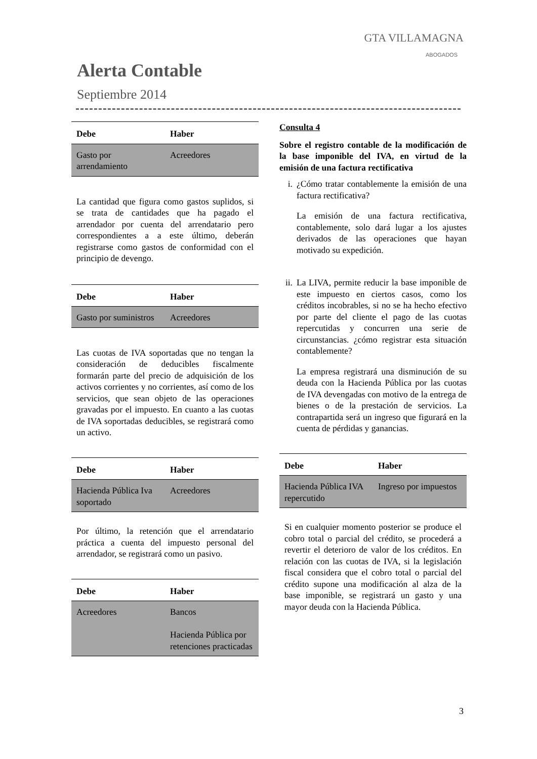GTA VILLAMAGNA
ABOGADOS
Alerta Contable
Septiembre 2014
| Debe | Haber |
| --- | --- |
| Gasto por arrendamiento | Acreedores |
La cantidad que figura como gastos suplidos, si se trata de cantidades que ha pagado el arrendador por cuenta del arrendatario pero correspondientes a a este último, deberán registrarse como gastos de conformidad con el principio de devengo.
| Debe | Haber |
| --- | --- |
| Gasto por suministros | Acreedores |
Las cuotas de IVA soportadas que no tengan la consideración de deducibles fiscalmente formarán parte del precio de adquisición de los activos corrientes y no corrientes, así como de los servicios, que sean objeto de las operaciones gravadas por el impuesto. En cuanto a las cuotas de IVA soportadas deducibles, se registrará como un activo.
| Debe | Haber |
| --- | --- |
| Hacienda Pública Iva soportado | Acreedores |
Por último, la retención que el arrendatario práctica a cuenta del impuesto personal del arrendador, se registrará como un pasivo.
| Debe | Haber |
| --- | --- |
| Acreedores | Bancos Hacienda Pública por retenciones practicadas |
Consulta 4
Sobre el registro contable de la modificación de la base imponible del IVA, en virtud de la emisión de una factura rectificativa
i. ¿Cómo tratar contablemente la emisión de una factura rectificativa?
La emisión de una factura rectificativa, contablemente, solo dará lugar a los ajustes derivados de las operaciones que hayan motivado su expedición.
ii.
La LIVA, permite reducir la base imponible de este impuesto en ciertos casos, como los créditos incobrables, si no se ha hecho efectivo por parte del cliente el pago de las cuotas repercutidas y concurren una serie de circunstancias. ¿cómo registrar esta situación contablemente?
La empresa registrará una disminución de su deuda con la Hacienda Pública por las cuotas de IVA devengadas con motivo de la entrega de bienes o de la prestación de servicios. La contrapartida será un ingreso que figurará en la cuenta de pérdidas y ganancias.
| Debe | Haber |
| --- | --- |
| Hacienda Pública IVA repercutido | Ingreso por impuestos |
Si en cualquier momento posterior se produce el cobro total o parcial del crédito, se procederá a revertir el deterioro de valor de los créditos. En relación con las cuotas de IVA, si la legislación fiscal considera que el cobro total o parcial del crédito supone una modificación al alza de la base imponible, se registrará un gasto y una mayor deuda con la Hacienda Pública.
3